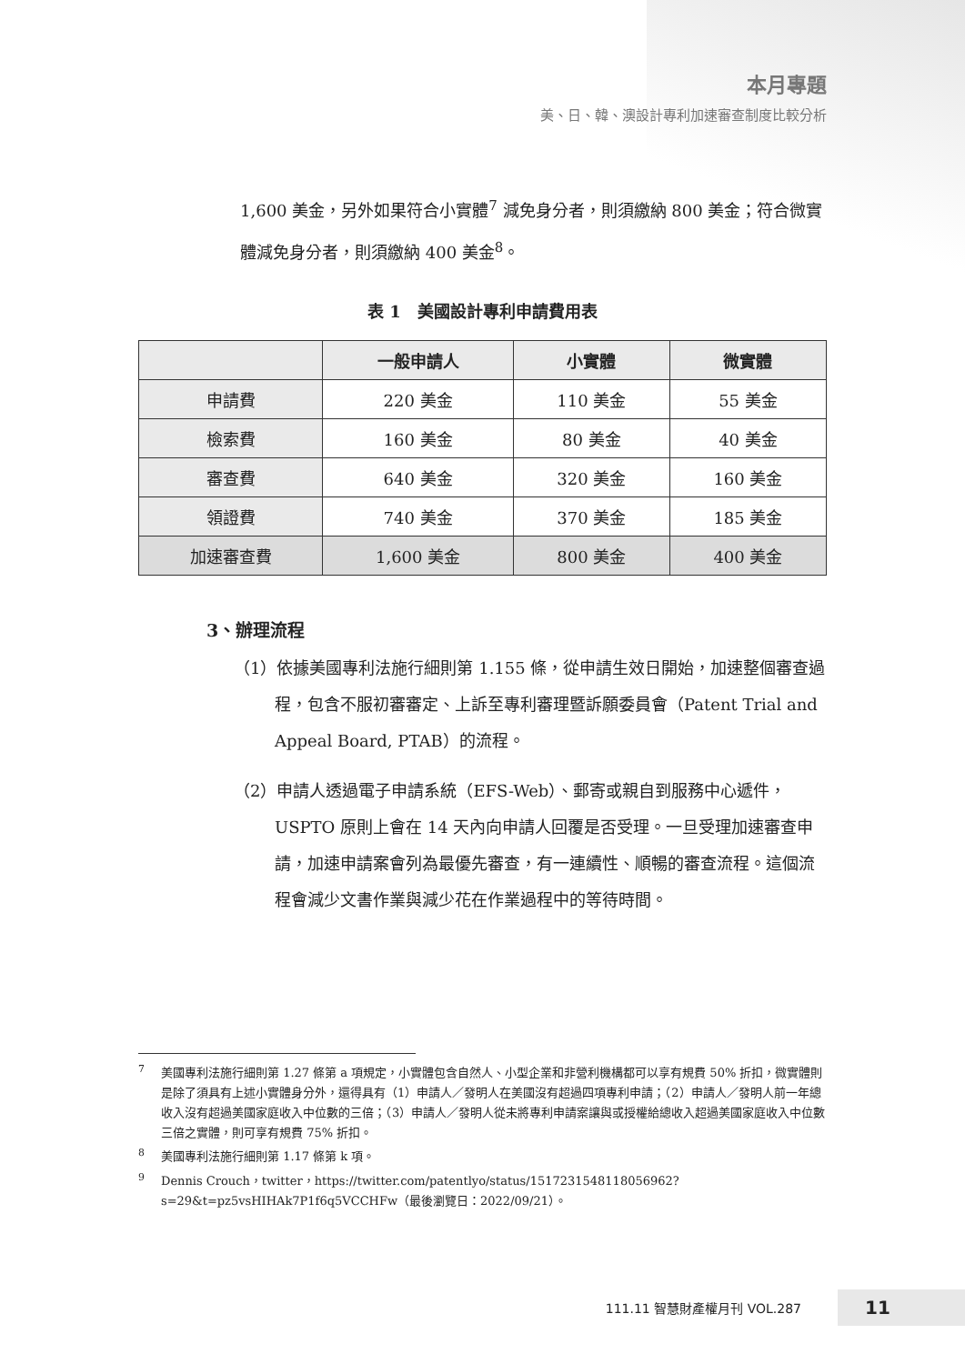本月專題
美、日、韓、澳設計專利加速審查制度比較分析
1,600 美金，另外如果符合小實體<sup>7</sup> 減免身分者，則須繳納 800 美金；符合微實體減免身分者，則須繳納 400 美金<sup>8</sup>。
表 1　美國設計專利申請費用表
| | 一般申請人 | 小實體 | 微實體 |
| --- | --- | --- | --- |
| 申請費 | 220 美金 | 110 美金 | 55 美金 |
| 檢索費 | 160 美金 | 80 美金 | 40 美金 |
| 審查費 | 640 美金 | 320 美金 | 160 美金 |
| 領證費 | 740 美金 | 370 美金 | 185 美金 |
| 加速審查費 | 1,600 美金 | 800 美金 | 400 美金 |
3、辦理流程
（1）依據美國專利法施行細則第 1.155 條，從申請生效日開始，加速整個審查過程，包含不服初審審定、上訴至專利審理暨訴願委員會（Patent Trial and Appeal Board, PTAB）的流程。
（2）申請人透過電子申請系統（EFS-Web）、郵寄或親自到服務中心遞件，USPTO 原則上會在 14 天內向申請人回覆是否受理。一旦受理加速審查申請，加速申請案會列為最優先審查，有一連續性、順暢的審查流程。這個流程會減少文書作業與減少花在作業過程中的等待時間。
<sup>7</sup> 美國專利法施行細則第 1.27 條第 a 項規定，小實體包含自然人、小型企業和非營利機構都可以享有規費 50% 折扣，微實體則是除了須具有上述小實體身分外，還得具有（1）申請人／發明人在美國沒有超過四項專利申請；（2）申請人／發明人前一年總收入沒有超過美國家庭收入中位數的三倍；（3）申請人／發明人從未將專利申請案讓與或授權給總收入超過美國家庭收入中位數三倍之實體，則可享有規費 75% 折扣。
<sup>8</sup> 美國專利法施行細則第 1.17 條第 k 項。
<sup>9</sup> Dennis Crouch，twitter，https://twitter.com/patentlyo/status/1517231548118056962?s=29&t=pz5vsHIHAk7P1f6q5VCCHFw（最後瀏覽日：2022/09/21）。
111.11 智慧財產權月刊 VOL.287 11